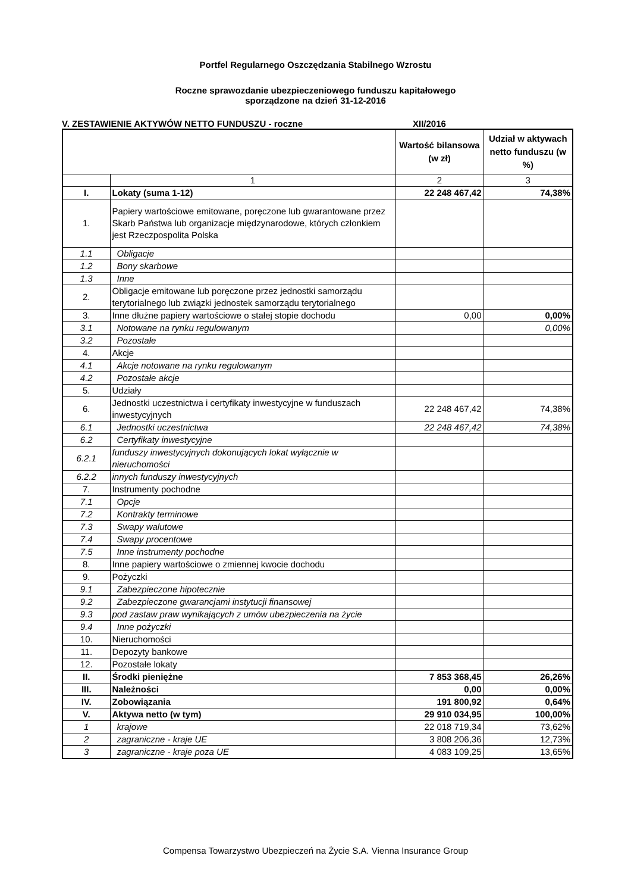Portfel Regularnego Oszczędzania Stabilnego Wzrostu
Roczne sprawozdanie ubezpieczeniowego funduszu kapitałowego
sporządzone na dzień 31-12-2016
V. ZESTAWIENIE AKTYWÓW NETTO FUNDUSZU - roczne XII/2016
| | | Wartość bilansowa (w zł) | Udział w aktywach netto funduszu (w %) |
| --- | --- | --- | --- |
| | 1 | 2 | 3 |
| I. | Lokaty (suma 1-12) | 22 248 467,42 | 74,38% |
| 1. | Papiery wartościowe emitowane, poręczone lub gwarantowane przez Skarb Państwa lub organizacje międzynarodowe, których członkiem jest Rzeczpospolita Polska | | |
| 1.1 | Obligacje | | |
| 1.2 | Bony skarbowe | | |
| 1.3 | Inne | | |
| 2. | Obligacje emitowane lub poręczone przez jednostki samorządu terytorialnego lub związki jednostek samorządu terytorialnego | | |
| 3. | Inne dłużne papiery wartościowe o stałej stopie dochodu | 0,00 | 0,00% |
| 3.1 | Notowane na rynku regulowanym | | 0,00% |
| 3.2 | Pozostałe | | |
| 4. | Akcje | | |
| 4.1 | Akcje notowane na rynku regulowanym | | |
| 4.2 | Pozostałe akcje | | |
| 5. | Udziały | | |
| 6. | Jednostki uczestnictwa i certyfikaty inwestycyjne w funduszach inwestycyjnych | 22 248 467,42 | 74,38% |
| 6.1 | Jednostki uczestnictwa | 22 248 467,42 | 74,38% |
| 6.2 | Certyfikaty inwestycyjne | | |
| 6.2.1 | funduszy inwestycyjnych dokonujących lokat wyłącznie w nieruchomości | | |
| 6.2.2 | innych funduszy inwestycyjnych | | |
| 7. | Instrumenty pochodne | | |
| 7.1 | Opcje | | |
| 7.2 | Kontrakty terminowe | | |
| 7.3 | Swapy walutowe | | |
| 7.4 | Swapy procentowe | | |
| 7.5 | Inne instrumenty pochodne | | |
| 8. | Inne papiery wartościowe o zmiennej kwocie dochodu | | |
| 9. | Pożyczki | | |
| 9.1 | Zabezpieczone hipotecznie | | |
| 9.2 | Zabezpieczone gwarancjami instytucji finansowej | | |
| 9.3 | pod zastaw praw wynikających z umów ubezpieczenia na życie | | |
| 9.4 | Inne pożyczki | | |
| 10. | Nieruchomości | | |
| 11. | Depozyty bankowe | | |
| 12. | Pozostałe lokaty | | |
| II. | Środki pieniężne | 7 853 368,45 | 26,26% |
| III. | Należności | 0,00 | 0,00% |
| IV. | Zobowiązania | 191 800,92 | 0,64% |
| V. | Aktywa netto (w tym) | 29 910 034,95 | 100,00% |
| 1 | krajowe | 22 018 719,34 | 73,62% |
| 2 | zagraniczne - kraje UE | 3 808 206,36 | 12,73% |
| 3 | zagraniczne - kraje poza UE | 4 083 109,25 | 13,65% |
Compensa Towarzystwo Ubezpieczeń na Życie S.A. Vienna Insurance Group